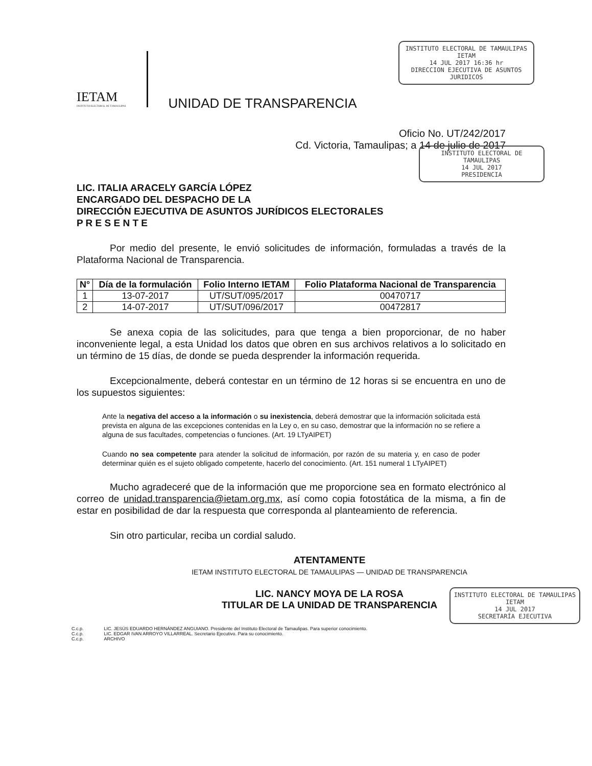INSTITUTO ELECTORAL DE TAMAULIPAS
IETAM
14 JUL 2017 16:36 hr
DIRECCION EJECUTIVA DE ASUNTOS JURIDICOS
INSTITUTO ELECTORAL DE TAMAULIPAS
14 JUL 2017
PRESIDENCIA
INSTITUTO ELECTORAL DE TAMAULIPAS
IETAM
14 JUL 2017
SECRETARÍA EJECUTIVA
IETAM
INSTITUTO ELECTORAL DE TAMAULIPAS
UNIDAD DE TRANSPARENCIA
Oficio No. UT/242/2017
Cd. Victoria, Tamaulipas; a 14 de julio de 2017
LIC. ITALIA ARACELY GARCÍA LÓPEZ
ENCARGADO DEL DESPACHO DE LA
DIRECCIÓN EJECUTIVA DE ASUNTOS JURÍDICOS ELECTORALES
P R E S E N T E
Por medio del presente, le envió solicitudes de información, formuladas a través de la Plataforma Nacional de Transparencia.
| N° | Día de la formulación | Folio Interno IETAM | Folio Plataforma Nacional de Transparencia |
| --- | --- | --- | --- |
| 1 | 13-07-2017 | UT/SUT/095/2017 | 00470717 |
| 2 | 14-07-2017 | UT/SUT/096/2017 | 00472817 |
Se anexa copia de las solicitudes, para que tenga a bien proporcionar, de no haber inconveniente legal, a esta Unidad los datos que obren en sus archivos relativos a lo solicitado en un término de 15 días, de donde se pueda desprender la información requerida.
Excepcionalmente, deberá contestar en un término de 12 horas si se encuentra en uno de los supuestos siguientes:
Ante la negativa del acceso a la información o su inexistencia, deberá demostrar que la información solicitada está prevista en alguna de las excepciones contenidas en la Ley o, en su caso, demostrar que la información no se refiere a alguna de sus facultades, competencias o funciones. (Art. 19 LTyAIPET)
Cuando no sea competente para atender la solicitud de información, por razón de su materia y, en caso de poder determinar quién es el sujeto obligado competente, hacerlo del conocimiento. (Art. 151 numeral 1 LTyAIPET)
Mucho agradeceré que de la información que me proporcione sea en formato electrónico al correo de unidad.transparencia@ietam.org.mx, así como copia fotostática de la misma, a fin de estar en posibilidad de dar la respuesta que corresponda al planteamiento de referencia.
Sin otro particular, reciba un cordial saludo.
ATENTAMENTE
IETAM INSTITUTO ELECTORAL DE TAMAULIPAS — UNIDAD DE TRANSPARENCIA
LIC. NANCY MOYA DE LA ROSA
TITULAR DE LA UNIDAD DE TRANSPARENCIA
C.c.p. LIC. JESÚS EDUARDO HERNÁNDEZ ANGUIANO. Presidente del Instituto Electoral de Tamaulipas. Para superior conocimiento.
C.c.p. LIC. EDGAR IVAN ARROYO VILLARREAL. Secretario Ejecutivo. Para su conocimiento.
C.c.p. ARCHIVO